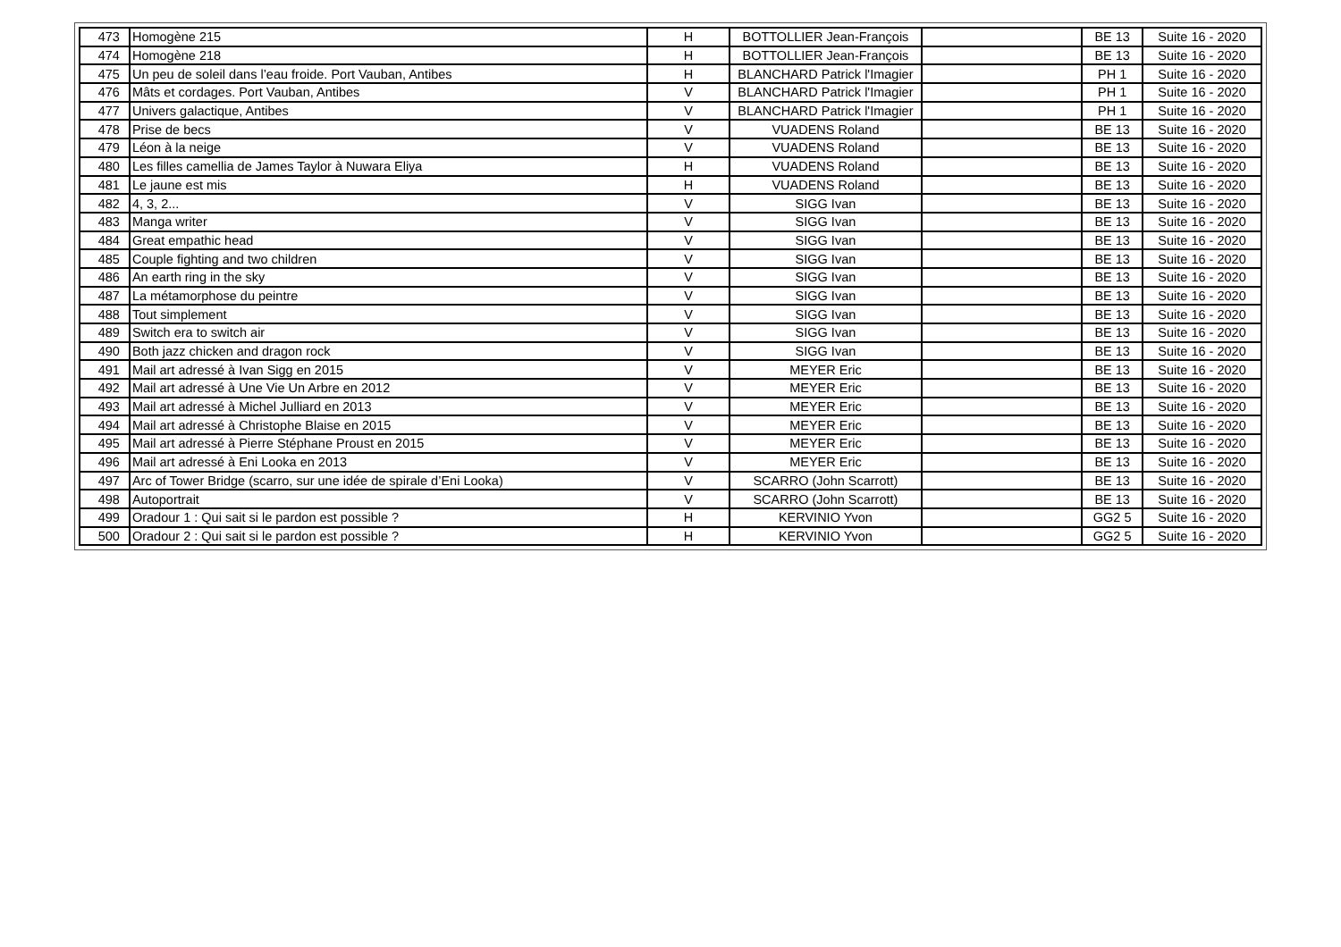| 473 | Homogène 215 | H | BOTTOLLIER Jean-François | | BE 13 | Suite 16 - 2020 |
| 474 | Homogène 218 | H | BOTTOLLIER Jean-François | | BE 13 | Suite 16 - 2020 |
| 475 | Un peu de soleil dans l’eau froide. Port Vauban, Antibes | H | BLANCHARD Patrick l'Imagier | | PH 1 | Suite 16 - 2020 |
| 476 | Mâts et cordages. Port Vauban, Antibes | V | BLANCHARD Patrick l'Imagier | | PH 1 | Suite 16 - 2020 |
| 477 | Univers galactique, Antibes | V | BLANCHARD Patrick l'Imagier | | PH 1 | Suite 16 - 2020 |
| 478 | Prise de becs | V | VUADENS Roland | | BE 13 | Suite 16 - 2020 |
| 479 | Léon à la neige | V | VUADENS Roland | | BE 13 | Suite 16 - 2020 |
| 480 | Les filles camellia de James Taylor à Nuwara Eliya | H | VUADENS Roland | | BE 13 | Suite 16 - 2020 |
| 481 | Le jaune est mis | H | VUADENS Roland | | BE 13 | Suite 16 - 2020 |
| 482 | 4, 3, 2... | V | SIGG Ivan | | BE 13 | Suite 16 - 2020 |
| 483 | Manga writer | V | SIGG Ivan | | BE 13 | Suite 16 - 2020 |
| 484 | Great empathic head | V | SIGG Ivan | | BE 13 | Suite 16 - 2020 |
| 485 | Couple fighting and two children | V | SIGG Ivan | | BE 13 | Suite 16 - 2020 |
| 486 | An earth ring in the sky | V | SIGG Ivan | | BE 13 | Suite 16 - 2020 |
| 487 | La métamorphose du peintre | V | SIGG Ivan | | BE 13 | Suite 16 - 2020 |
| 488 | Tout simplement | V | SIGG Ivan | | BE 13 | Suite 16 - 2020 |
| 489 | Switch era to switch air | V | SIGG Ivan | | BE 13 | Suite 16 - 2020 |
| 490 | Both jazz chicken and dragon rock | V | SIGG Ivan | | BE 13 | Suite 16 - 2020 |
| 491 | Mail art adressé à Ivan Sigg en 2015 | V | MEYER Eric | | BE 13 | Suite 16 - 2020 |
| 492 | Mail art adressé à Une Vie Un Arbre en 2012 | V | MEYER Eric | | BE 13 | Suite 16 - 2020 |
| 493 | Mail art adressé à Michel Julliard en 2013 | V | MEYER Eric | | BE 13 | Suite 16 - 2020 |
| 494 | Mail art adressé à Christophe Blaise en 2015 | V | MEYER Eric | | BE 13 | Suite 16 - 2020 |
| 495 | Mail art adressé à Pierre Stéphane Proust en 2015 | V | MEYER Eric | | BE 13 | Suite 16 - 2020 |
| 496 | Mail art adressé à Eni Looka en 2013 | V | MEYER Eric | | BE 13 | Suite 16 - 2020 |
| 497 | Arc of Tower Bridge (scarro, sur une idée de spirale d’Eni Looka) | V | SCARRO (John Scarrott) | | BE 13 | Suite 16 - 2020 |
| 498 | Autoportrait | V | SCARRO (John Scarrott) | | BE 13 | Suite 16 - 2020 |
| 499 | Oradour 1 : Qui sait si le pardon est possible ? | H | KERVINIO Yvon | | GG2 5 | Suite 16 - 2020 |
| 500 | Oradour 2 : Qui sait si le pardon est possible ? | H | KERVINIO Yvon | | GG2 5 | Suite 16 - 2020 |